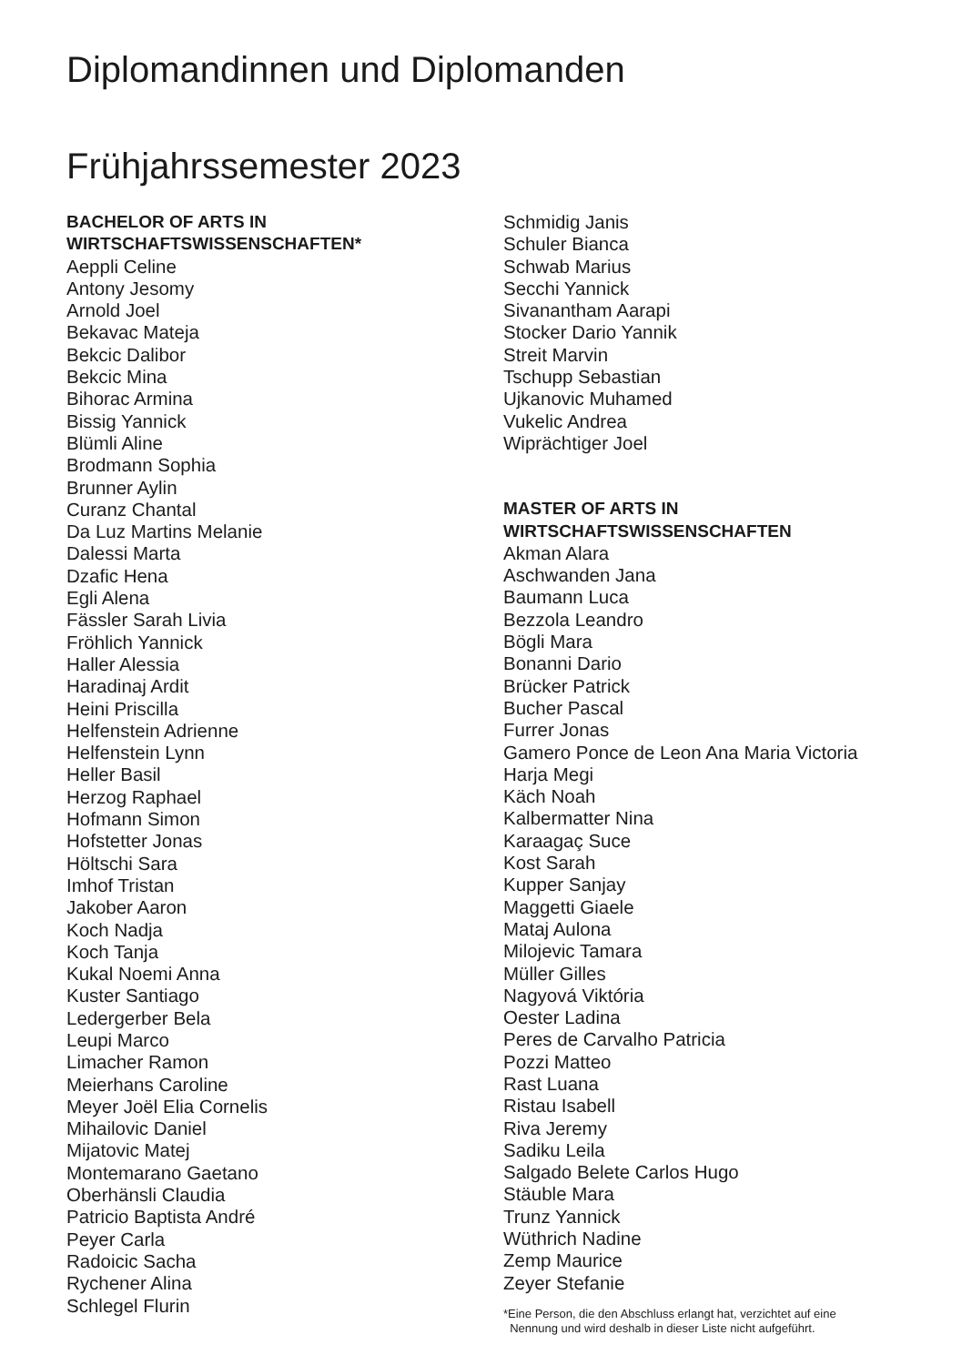Diplomandinnen und Diplomanden
Frühjahrssemester 2023
BACHELOR OF ARTS IN
WIRTSCHAFTSWISSENSCHAFTEN*
Aeppli Celine
Antony Jesomy
Arnold Joel
Bekavac Mateja
Bekcic Dalibor
Bekcic Mina
Bihorac Armina
Bissig Yannick
Blümli Aline
Brodmann Sophia
Brunner Aylin
Curanz Chantal
Da Luz Martins Melanie
Dalessi Marta
Dzafic Hena
Egli Alena
Fässler Sarah Livia
Fröhlich Yannick
Haller Alessia
Haradinaj Ardit
Heini Priscilla
Helfenstein Adrienne
Helfenstein Lynn
Heller Basil
Herzog Raphael
Hofmann Simon
Hofstetter Jonas
Höltschi Sara
Imhof Tristan
Jakober Aaron
Koch Nadja
Koch Tanja
Kukal Noemi Anna
Kuster Santiago
Ledergerber Bela
Leupi Marco
Limacher Ramon
Meierhans Caroline
Meyer Joël Elia Cornelis
Mihailovic Daniel
Mijatovic Matej
Montemarano Gaetano
Oberhänsli Claudia
Patricio Baptista André
Peyer Carla
Radoicic Sacha
Rychener Alina
Schlegel Flurin
Schmidig Janis
Schuler Bianca
Schwab Marius
Secchi Yannick
Sivanantham Aarapi
Stocker Dario Yannik
Streit Marvin
Tschupp Sebastian
Ujkanovic Muhamed
Vukelic Andrea
Wiprächtiger Joel
MASTER OF ARTS IN
WIRTSCHAFTSWISSENSCHAFTEN
Akman Alara
Aschwanden Jana
Baumann Luca
Bezzola Leandro
Bögli Mara
Bonanni Dario
Brücker Patrick
Bucher Pascal
Furrer Jonas
Gamero Ponce de Leon Ana Maria Victoria
Harja Megi
Käch Noah
Kalbermatter Nina
Karaagaç Suce
Kost Sarah
Kupper Sanjay
Maggetti Giaele
Mataj Aulona
Milojevic Tamara
Müller Gilles
Nagyová Viktória
Oester Ladina
Peres de Carvalho Patricia
Pozzi Matteo
Rast Luana
Ristau Isabell
Riva Jeremy
Sadiku Leila
Salgado Belete Carlos Hugo
Stäuble Mara
Trunz Yannick
Wüthrich Nadine
Zemp Maurice
Zeyer Stefanie
*Eine Person, die den Abschluss erlangt hat, verzichtet auf eine
Nennung und wird deshalb in dieser Liste nicht aufgeführt.